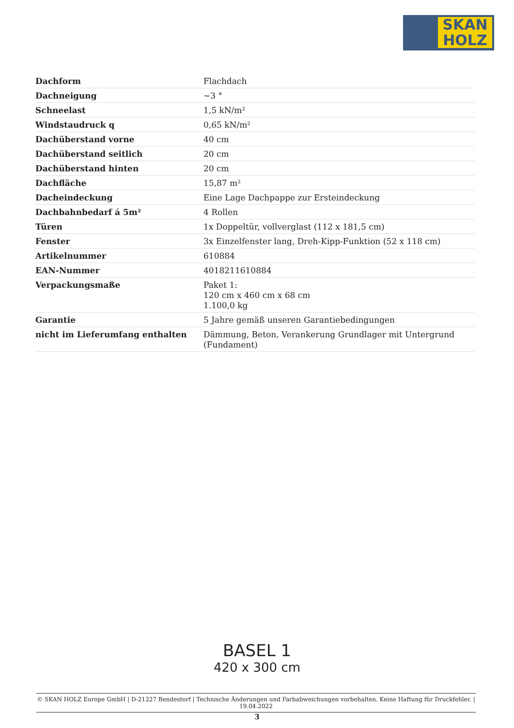SKAN
HOLZ
| Dachform | Flachdach |
| Dachneigung | ~3 ° |
| Schneelast | 1,5 kN/m² |
| Windstaudruck q | 0,65 kN/m² |
| Dachüberstand vorne | 40 cm |
| Dachüberstand seitlich | 20 cm |
| Dachüberstand hinten | 20 cm |
| Dachfläche | 15,87 m² |
| Dacheindeckung | Eine Lage Dachpappe zur Ersteindeckung |
| Dachbahnbedarf á 5m² | 4 Rollen |
| Türen | 1x Doppeltür, vollverglast (112 x 181,5 cm) |
| Fenster | 3x Einzelfenster lang, Dreh-Kipp-Funktion (52 x 118 cm) |
| Artikelnummer | 610884 |
| EAN-Nummer | 4018211610884 |
| Verpackungsmaße | Paket 1: 120 cm x 460 cm x 68 cm 1.100,0 kg |
| Garantie | 5 Jahre gemäß unseren Garantiebedingungen |
| nicht im Lieferumfang enthalten | Dämmung, Beton, Verankerung Grundlager mit Untergrund (Fundament) |
BASEL 1
420 x 300 cm
© SKAN HOLZ Europe GmbH | D-21227 Bendestorf | Technische Änderungen und Farbabweichungen vorbehalten. Keine Haftung für Druckfehler. | 19.04.2022
3